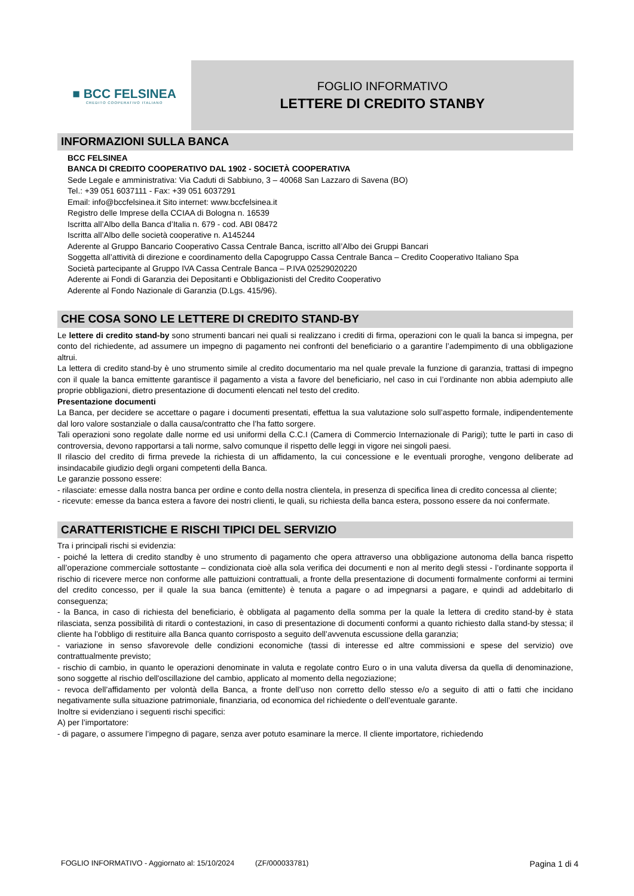■ BCC FELSINEA
CREDITO COOPERATIVO ITALIANO
FOGLIO INFORMATIVO
LETTERE DI CREDITO STANBY
INFORMAZIONI SULLA BANCA
BCC FELSINEA
BANCA DI CREDITO COOPERATIVO DAL 1902 - SOCIETÀ COOPERATIVA
Sede Legale e amministrativa: Via Caduti di Sabbiuno, 3 – 40068 San Lazzaro di Savena (BO)
Tel.: +39 051 6037111 - Fax: +39 051 6037291
Email: info@bccfelsinea.it Sito internet: www.bccfelsinea.it
Registro delle Imprese della CCIAA di Bologna n. 16539
Iscritta all’Albo della Banca d’Italia n. 679 - cod. ABI 08472
Iscritta all’Albo delle società cooperative n. A145244
Aderente al Gruppo Bancario Cooperativo Cassa Centrale Banca, iscritto all’Albo dei Gruppi Bancari
Soggetta all’attività di direzione e coordinamento della Capogruppo Cassa Centrale Banca – Credito Cooperativo Italiano Spa
Società partecipante al Gruppo IVA Cassa Centrale Banca – P.IVA 02529020220
Aderente ai Fondi di Garanzia dei Depositanti e Obbligazionisti del Credito Cooperativo
Aderente al Fondo Nazionale di Garanzia (D.Lgs. 415/96).
CHE COSA SONO LE LETTERE DI CREDITO STAND-BY
Le lettere di credito stand-by sono strumenti bancari nei quali si realizzano i crediti di firma, operazioni con le quali la banca si impegna, per conto del richiedente, ad assumere un impegno di pagamento nei confronti del beneficiario o a garantire l’adempimento di una obbligazione altrui.
La lettera di credito stand-by è uno strumento simile al credito documentario ma nel quale prevale la funzione di garanzia, trattasi di impegno con il quale la banca emittente garantisce il pagamento a vista a favore del beneficiario, nel caso in cui l’ordinante non abbia adempiuto alle proprie obbligazioni, dietro presentazione di documenti elencati nel testo del credito.
Presentazione documenti
La Banca, per decidere se accettare o pagare i documenti presentati, effettua la sua valutazione solo sull’aspetto formale, indipendentemente dal loro valore sostanziale o dalla causa/contratto che l’ha fatto sorgere.
Tali operazioni sono regolate dalle norme ed usi uniformi della C.C.I (Camera di Commercio Internazionale di Parigi); tutte le parti in caso di controversia, devono rapportarsi a tali norme, salvo comunque il rispetto delle leggi in vigore nei singoli paesi.
Il rilascio del credito di firma prevede la richiesta di un affidamento, la cui concessione e le eventuali proroghe, vengono deliberate ad insindacabile giudizio degli organi competenti della Banca.
Le garanzie possono essere:
- rilasciate: emesse dalla nostra banca per ordine e conto della nostra clientela, in presenza di specifica linea di credito concessa al cliente;
- ricevute: emesse da banca estera a favore dei nostri clienti, le quali, su richiesta della banca estera, possono essere da noi confermate.
CARATTERISTICHE E RISCHI TIPICI DEL SERVIZIO
Tra i principali rischi si evidenzia:
- poiché la lettera di credito standby è uno strumento di pagamento che opera attraverso una obbligazione autonoma della banca rispetto all’operazione commerciale sottostante – condizionata cioè alla sola verifica dei documenti e non al merito degli stessi - l’ordinante sopporta il rischio di ricevere merce non conforme alle pattuizioni contrattuali, a fronte della presentazione di documenti formalmente conformi ai termini del credito concesso, per il quale la sua banca (emittente) è tenuta a pagare o ad impegnarsi a pagare, e quindi ad addebitarlo di conseguenza;
- la Banca, in caso di richiesta del beneficiario, è obbligata al pagamento della somma per la quale la lettera di credito stand-by è stata rilasciata, senza possibilità di ritardi o contestazioni, in caso di presentazione di documenti conformi a quanto richiesto dalla stand-by stessa; il cliente ha l’obbligo di restituire alla Banca quanto corrisposto a seguito dell’avvenuta escussione della garanzia;
- variazione in senso sfavorevole delle condizioni economiche (tassi di interesse ed altre commissioni e spese del servizio) ove contrattualmente previsto;
- rischio di cambio, in quanto le operazioni denominate in valuta e regolate contro Euro o in una valuta diversa da quella di denominazione, sono soggette al rischio dell'oscillazione del cambio, applicato al momento della negoziazione;
- revoca dell’affidamento per volontà della Banca, a fronte dell’uso non corretto dello stesso e/o a seguito di atti o fatti che incidano negativamente sulla situazione patrimoniale, finanziaria, od economica del richiedente o dell’eventuale garante.
Inoltre si evidenziano i seguenti rischi specifici:
A) per l’importatore:
- di pagare, o assumere l’impegno di pagare, senza aver potuto esaminare la merce. Il cliente importatore, richiedendo
FOGLIO INFORMATIVO - Aggiornato al: 15/10/2024 (ZF/000033781) Pagina 1 di 4